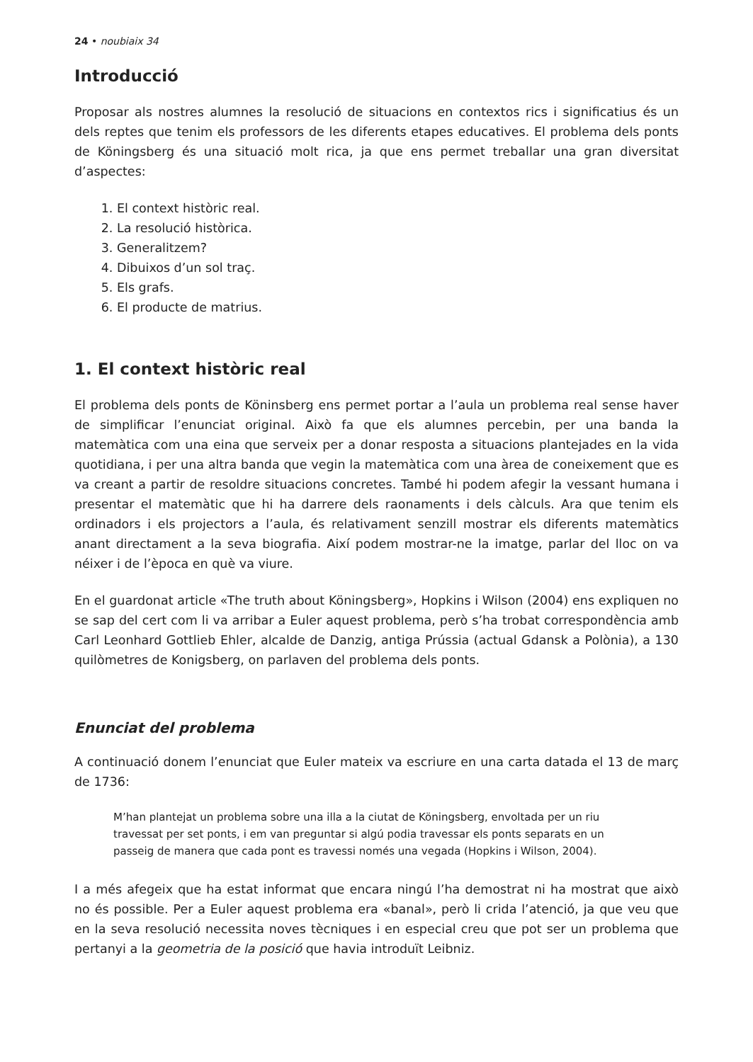24 • noubiaix 34
Introducció
Proposar als nostres alumnes la resolució de situacions en contextos rics i significatius és un dels reptes que tenim els professors de les diferents etapes educatives. El problema dels ponts de Köningsberg és una situació molt rica, ja que ens permet treballar una gran diversitat d’aspectes:
1. El context històric real.
2. La resolució històrica.
3. Generalitzem?
4. Dibuixos d’un sol traç.
5. Els grafs.
6. El producte de matrius.
1. El context històric real
El problema dels ponts de Köninsberg ens permet portar a l’aula un problema real sense haver de simplificar l’enunciat original. Això fa que els alumnes percebin, per una banda la matemàtica com una eina que serveix per a donar resposta a situacions plantejades en la vida quotidiana, i per una altra banda que vegin la matemàtica com una àrea de coneixement que es va creant a partir de resoldre situacions concretes. També hi podem afegir la vessant humana i presentar el matemàtic que hi ha darrere dels raonaments i dels càlculs. Ara que tenim els ordinadors i els projectors a l’aula, és relativament senzill mostrar els diferents matemàtics anant directament a la seva biografia. Així podem mostrar-ne la imatge, parlar del lloc on va néixer i de l’època en què va viure.
En el guardonat article «The truth about Köningsberg», Hopkins i Wilson (2004) ens expliquen no se sap del cert com li va arribar a Euler aquest problema, però s’ha trobat correspondència amb Carl Leonhard Gottlieb Ehler, alcalde de Danzig, antiga Prússia (actual Gdansk a Polònia), a 130 quilòmetres de Konigsberg, on parlaven del problema dels ponts.
Enunciat del problema
A continuació donem l’enunciat que Euler mateix va escriure en una carta datada el 13 de març de 1736:
M’han plantejat un problema sobre una illa a la ciutat de Köningsberg, envoltada per un riu travessat per set ponts, i em van preguntar si algú podia travessar els ponts separats en un passeig de manera que cada pont es travessi només una vegada (Hopkins i Wilson, 2004).
I a més afegeix que ha estat informat que encara ningú l’ha demostrat ni ha mostrat que això no és possible. Per a Euler aquest problema era «banal», però li crida l’atenció, ja que veu que en la seva resolució necessita noves tècniques i en especial creu que pot ser un problema que pertanyi a la geometria de la posició que havia introduït Leibniz.